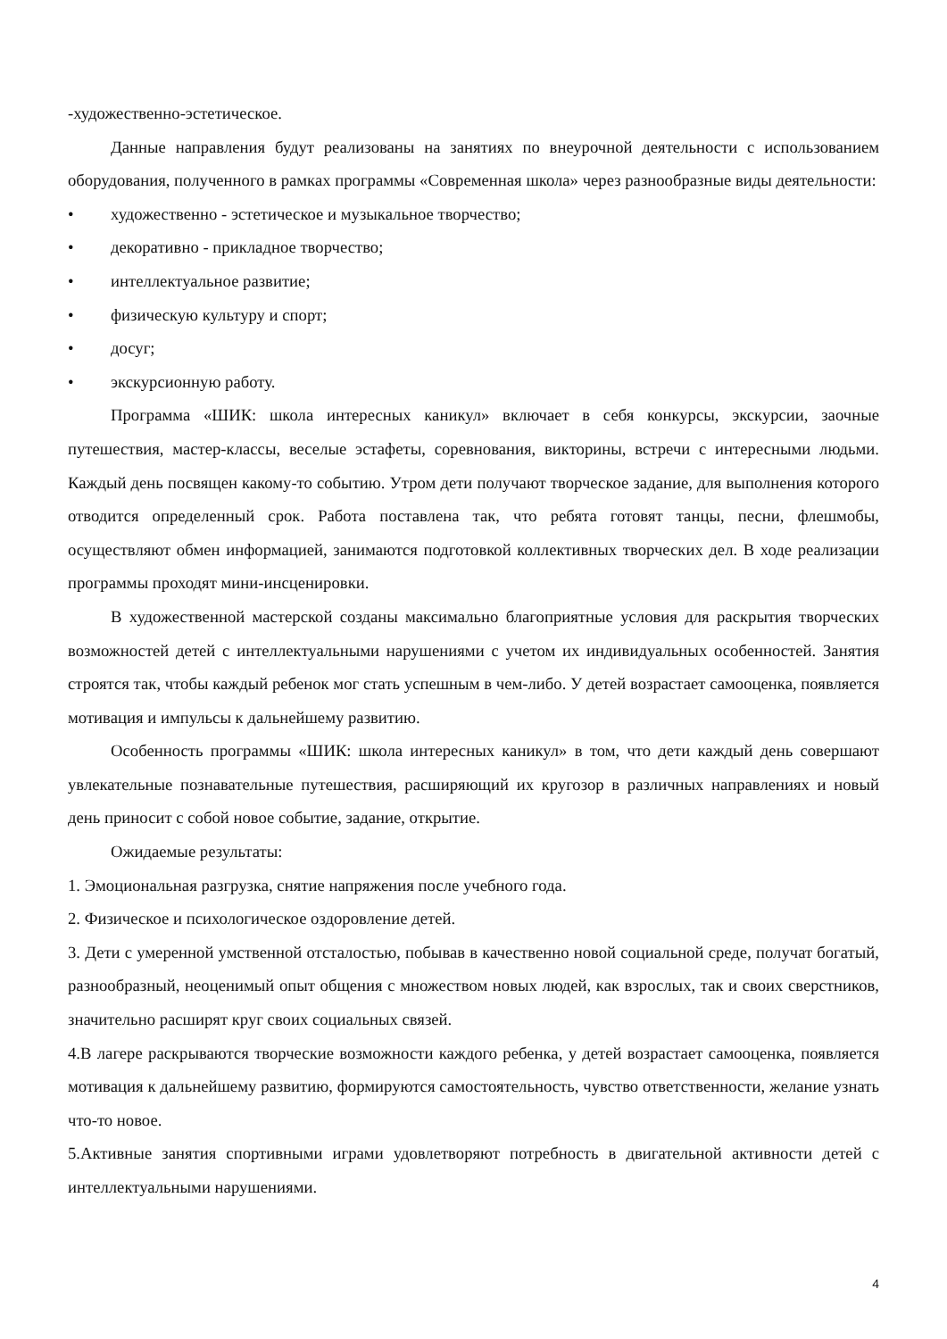-художественно-эстетическое.
Данные направления будут реализованы на занятиях по внеурочной деятельности с использованием оборудования, полученного в рамках программы «Современная школа» через разнообразные виды деятельности:
• художественно - эстетическое и музыкальное творчество;
• декоративно - прикладное творчество;
• интеллектуальное развитие;
• физическую культуру и спорт;
• досуг;
• экскурсионную работу.
Программа «ШИК: школа интересных каникул» включает в себя конкурсы, экскурсии, заочные путешествия, мастер-классы, веселые эстафеты, соревнования, викторины, встречи с интересными людьми. Каждый день посвящен какому-то событию. Утром дети получают творческое задание, для выполнения которого отводится определенный срок. Работа поставлена так, что ребята готовят танцы, песни, флешмобы, осуществляют обмен информацией, занимаются подготовкой коллективных творческих дел. В ходе реализации программы проходят мини-инсценировки.
В художественной мастерской созданы максимально благоприятные условия для раскрытия творческих возможностей детей с интеллектуальными нарушениями с учетом их индивидуальных особенностей. Занятия строятся так, чтобы каждый ребенок мог стать успешным в чем-либо. У детей возрастает самооценка, появляется мотивация и импульсы к дальнейшему развитию.
Особенность программы «ШИК: школа интересных каникул» в том, что дети каждый день совершают увлекательные познавательные путешествия, расширяющий их кругозор в различных направлениях и новый день приносит с собой новое событие, задание, открытие.
Ожидаемые результаты:
1. Эмоциональная разгрузка, снятие напряжения после учебного года.
2. Физическое и психологическое оздоровление детей.
3. Дети с умеренной умственной отсталостью, побывав в качественно новой социальной среде, получат богатый, разнообразный, неоценимый опыт общения с множеством новых людей, как взрослых, так и своих сверстников, значительно расширят круг своих социальных связей.
4.В лагере раскрываются творческие возможности каждого ребенка, у детей возрастает самооценка, появляется мотивация к дальнейшему развитию, формируются самостоятельность, чувство ответственности, желание узнать что-то новое.
5.Активные занятия спортивными играми удовлетворяют потребность в двигательной активности детей с интеллектуальными нарушениями.
4